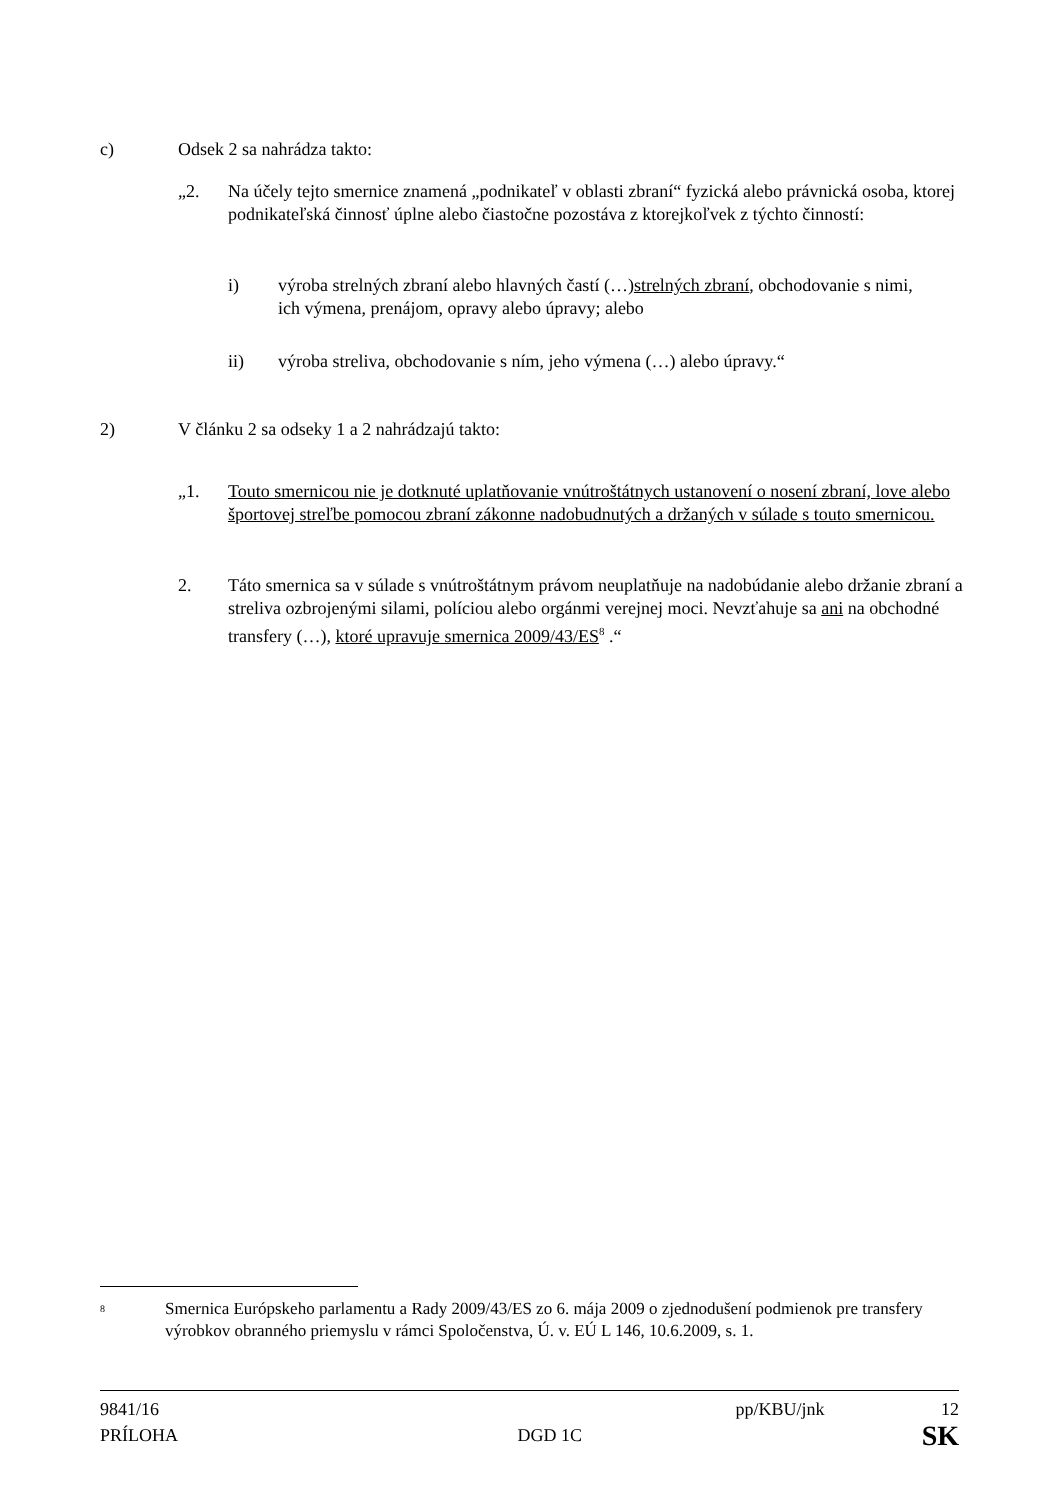c) Odsek 2 sa nahrádza takto:
„2. Na účely tejto smernice znamená „podnikateľ v oblasti zbraní“ fyzická alebo právnická osoba, ktorej podnikateľská činnosť úplne alebo čiastočne pozostáva z ktorejkoľvek z týchto činností:
i) výroba strelných zbraní alebo hlavných častí (…)strelných zbraní, obchodovanie s nimi, ich výmena, prenájom, opravy alebo úpravy; alebo
ii) výroba streliva, obchodovanie s ním, jeho výmena (…) alebo úpravy.“
2) V článku 2 sa odseky 1 a 2 nahrádzajú takto:
„1. Touto smernicou nie je dotknuté uplatňovanie vnútroštátnych ustanovení o nosení zbraní, love alebo športovej streľbe pomocou zbraní zákonne nadobudnutých a držaných v súlade s touto smernicou.
2. Táto smernica sa v súlade s vnútroštátnym právom neuplatňuje na nadobúdanie alebo držanie zbraní a streliva ozbrojenými silami, políciou alebo orgánmi verejnej moci. Nevzťahuje sa ani na obchodné transfery (…), ktoré upravuje smernica 2009/43/ES<sup>8</sup> .“
<sup>8</sup> Smernica Európskeho parlamentu a Rady 2009/43/ES zo 6. mája 2009 o zjednodušení podmienok pre transfery výrobkov obranného priemyslu v rámci Spoločenstva, Ú. v. EÚ L 146, 10.6.2009, s. 1.
9841/16 pp/KBU/jnk 12
PRÍLOHA DGD 1C SK